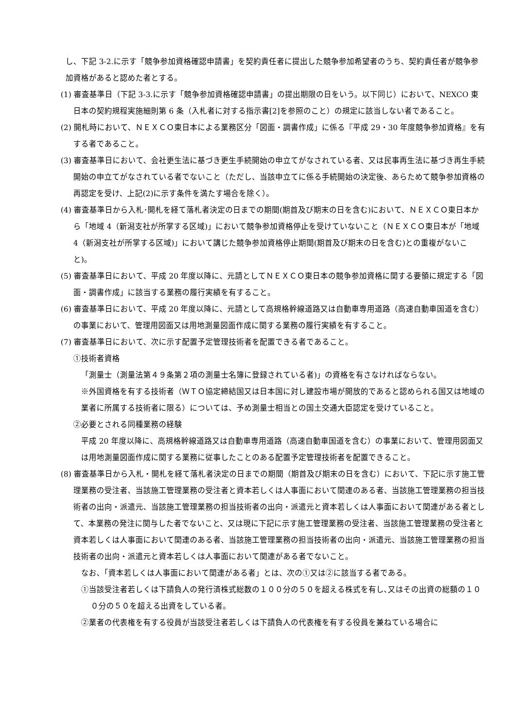し、下記 3-2.に示す「競争参加資格確認申請書」を契約責任者に提出した競争参加希望者のうち、契約責任者が競争参加資格があると認めた者とする。
(1) 審査基準日（下記 3-3.に示す「競争参加資格確認申請書」の提出期限の日をいう。以下同じ）において、NEXCO 東日本の契約規程実施細則第 6 条（入札者に対する指示書[2]を参照のこと）の規定に該当しない者であること。
(2) 開札時において、ＮＥＸＣＯ東日本による業務区分「図面・調書作成」に係る『平成 29・30 年度競争参加資格』を有する者であること。
(3) 審査基準日において、会社更生法に基づき更生手続開始の申立てがなされている者、又は民事再生法に基づき再生手続開始の申立てがなされている者でないこと（ただし、当該申立てに係る手続開始の決定後、あらためて競争参加資格の再認定を受け、上記(2)に示す条件を満たす場合を除く）。
(4) 審査基準日から入札･開札を経て落札者決定の日までの期間(期首及び期末の日を含む)において、ＮＥＸＣＯ東日本から「地域 4（新潟支社が所掌する区域)」において競争参加資格停止を受けていないこと（ＮＥＸＣＯ東日本が「地域 4（新潟支社が所掌する区域)」において講じた競争参加資格停止期間(期首及び期末の日を含む)との重複がないこと)。
(5) 審査基準日において、平成 20 年度以降に、元請としてＮＥＸＣＯ東日本の競争参加資格に関する要領に規定する「図面・調書作成」に該当する業務の履行実績を有すること。
(6) 審査基準日において、平成 20 年度以降に、元請として高規格幹線道路又は自動車専用道路（高速自動車国道を含む）の事業において、管理用図面又は用地測量図面作成に関する業務の履行実績を有すること。
(7) 審査基準日において、次に示す配置予定管理技術者を配置できる者であること。
①技術者資格
「測量士（測量法第４９条第２項の測量士名簿に登録されている者)」の資格を有さなければならない。
※外国資格を有する技術者（ＷＴＯ協定締結国又は日本国に対し建設市場が開放的であると認められる国又は地域の業者に所属する技術者に限る）については、予め測量士相当との国土交通大臣認定を受けていること。
②必要とされる同種業務の経験
平成 20 年度以降に、高規格幹線道路又は自動車専用道路（高速自動車国道を含む）の事業において、管理用図面又は用地測量図面作成に関する業務に従事したことのある配置予定管理技術者を配置できること。
(8) 審査基準日から入札・開札を経て落札者決定の日までの期間（期首及び期末の日を含む）において、下記に示す施工管理業務の受注者、当該施工管理業務の受注者と資本若しくは人事面において関連のある者、当該施工管理業務の担当技術者の出向・派遣元、当該施工管理業務の担当技術者の出向・派遣元と資本若しくは人事面において関連がある者として、本業務の発注に関与した者でないこと、又は現に下記に示す施工管理業務の受注者、当該施工管理業務の受注者と資本若しくは人事面において関連のある者、当該施工管理業務の担当技術者の出向・派遣元、当該施工管理業務の担当技術者の出向・派遣元と資本若しくは人事面において関連がある者でないこと。
なお、「資本若しくは人事面において関連がある者」とは、次の①又は②に該当する者である。
①当該受注者若しくは下請負人の発行済株式総数の１００分の５０を超える株式を有し､又はその出資の総額の１００分の５０を超える出資をしている者。
②業者の代表権を有する役員が当該受注者若しくは下請負人の代表権を有する役員を兼ねている場合に